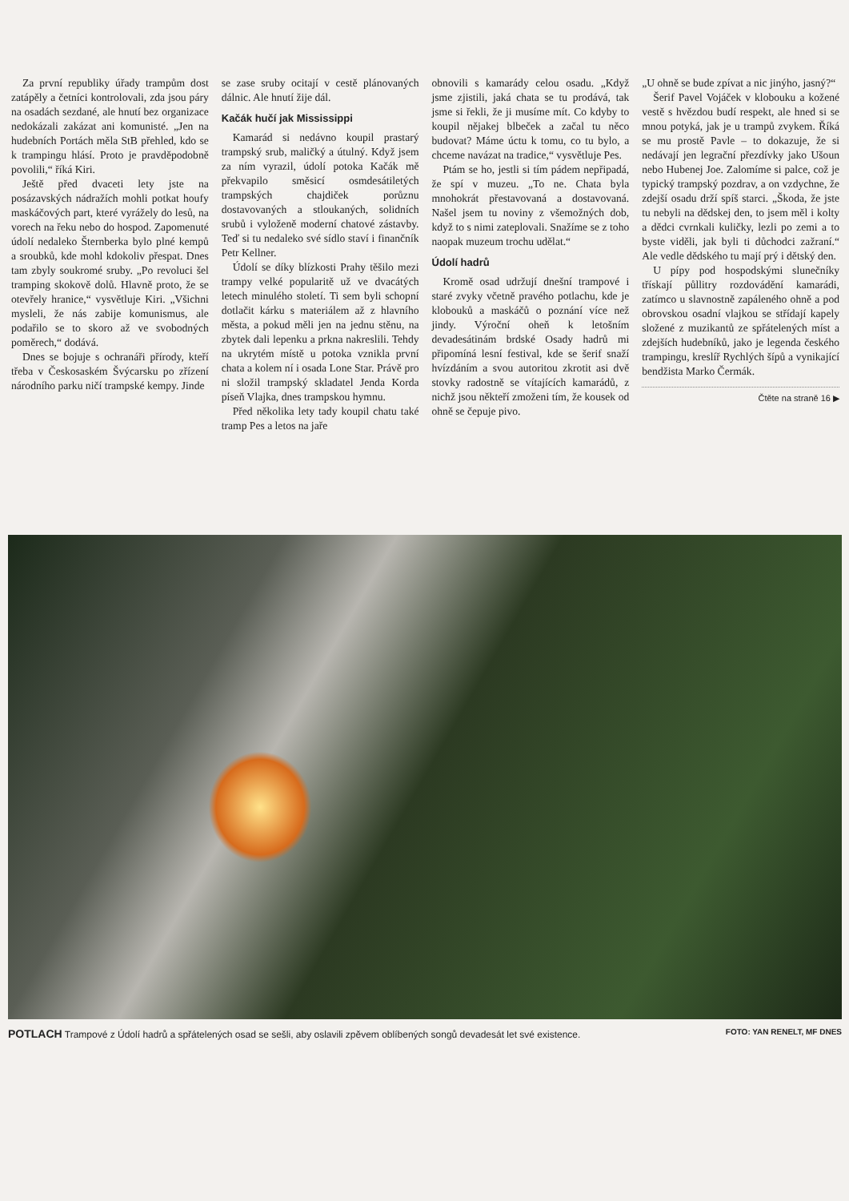Za první republiky úřady trampům dost zatápěly a četníci kontrolovali, zda jsou páry na osadách sezdané, ale hnutí bez organizace nedokázali zakázat ani komunisté. „Jen na hudebních Portách měla StB přehled, kdo se k trampingu hlásí. Proto je pravděpodobně povolili,“ říká Kiri.
Ještě před dvaceti lety jste na posázavských nádražích mohli potkat houfy maskáčových part, které vyrážely do lesů, na vorech na řeku nebo do hospod. Zapomenuté údolí nedaleko Šternberka bylo plné kempů a sroubků, kde mohl kdokoliv přespat. Dnes tam zbyly soukromé sruby. „Po revoluci šel tramping skokově dolů. Hlavně proto, že se otevřely hranice,“ vysvětluje Kiri. „Všichni mysleli, že nás zabije komunismus, ale podařilo se to skoro až ve svobodných poměrech,“ dodává.
Dnes se bojuje s ochranáři přírody, kteří třeba v Českosaském Švýcarsku po zřízení národního parku ničí trampské kempy. Jinde
se zase sruby ocitají v cestě plánovaných dálnic. Ale hnutí žije dál.
Kačák hučí jak Mississippi
Kamarád si nedávno koupil prastarý trampský srub, maličký a útulný. Když jsem za ním vyrazil, údolí potoka Kačák mě překvapilo směsicí osmdesátiletých trampských chajdiček porůznu dostavovaných a stloukaných, solidních srubů i vyloženě moderní chatové zástavby. Teď si tu nedaleko své sídlo staví i finančník Petr Kellner.
Údolí se díky blízkosti Prahy těšilo mezi trampy velké popularitě už ve dvacátých letech minulého století. Ti sem byli schopní dotlačit kárku s materiálem až z hlavního města, a pokud měli jen na jednu stěnu, na zbytek dali lepenku a prkna nakreslili. Tehdy na ukrytém místě u potoka vznikla první chata a kolem ní i osada Lone Star. Právě pro ni složil trampský skladatel Jenda Korda píseň Vlajka, dnes trampskou hymnu.
Před několika lety tady koupil chatu také tramp Pes a letos na jaře
obnovili s kamarády celou osadu. „Když jsme zjistili, jaká chata se tu prodává, tak jsme si řekli, že ji musíme mít. Co kdyby to koupil nějakej blbeček a začal tu něco budovat? Máme úctu k tomu, co tu bylo, a chceme navázat na tradice,“ vysvětluje Pes.
Ptám se ho, jestli si tím pádem nepřipadá, že spí v muzeu. „To ne. Chata byla mnohokrát přestavovaná a dostavovaná. Našel jsem tu noviny z všemožných dob, když to s nimi zateplovali. Snažíme se z toho naopak muzeum trochu udělat.“
Údolí hadrů
Kromě osad udržují dnešní trampové i staré zvyky včetně pravého potlachu, kde je klobouků a maskáčů o poznání více než jindy. Výroční oheň k letošním devadesátinám brdské Osady hadrů mi připomíná lesní festival, kde se šerif snaží hvízdáním a svou autoritou zkrotit asi dvě stovky radostně se vítajících kamarádů, z nichž jsou někteří zmoženi tím, že kousek od ohně se čepuje pivo.
„U ohně se bude zpívat a nic jinýho, jasný?“
Šerif Pavel Vojáček v klobouku a kožené vestě s hvězdou budí respekt, ale hned si se mnou potyká, jak je u trampů zvykem. Říká se mu prostě Pavle – to dokazuje, že si nedávají jen legrační přezdívky jako Ušoun nebo Hubenej Joe. Zalomíme si palce, což je typický trampský pozdrav, a on vzdychne, že zdejší osadu drží spíš starci. „Škoda, že jste tu nebyli na dědskej den, to jsem měl i kolty a dědci cvrnkali kuličky, lezli po zemi a to byste viděli, jak byli ti důchodci zažraní.“ Ale vedle dědského tu mají prý i dětský den.
U pípy pod hospodskými slunečníky třískají půllitry rozdovádění kamarádi, zatímco u slavnostně zapáleného ohně a pod obrovskou osadní vlajkou se střídají kapely složené z muzikantů ze spřátelených míst a zdejších hudebníků, jako je legenda českého trampingu, kreslíř Rychlých šípů a vynikající bendžista Marko Čermák.
Čtěte na straně 16 ▶
POTLACH Trampové z Údolí hadrů a spřátelených osad se sešli, aby oslavili zpěvem oblíbených songů devadesát let své existence. FOTO: YAN RENELT, MF DNES